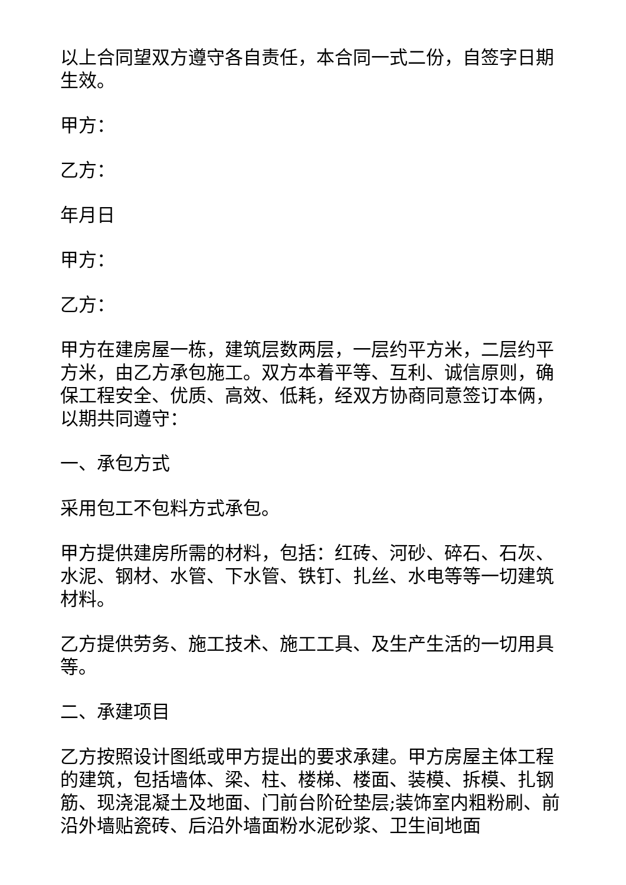以上合同望双方遵守各自责任，本合同一式二份，自签字日期生效。
甲方：
乙方：
年月日
甲方：
乙方：
甲方在建房屋一栋，建筑层数两层，一层约平方米，二层约平方米，由乙方承包施工。双方本着平等、互利、诚信原则，确保工程安全、优质、高效、低耗，经双方协商同意签订本俩，以期共同遵守：
一、承包方式
采用包工不包料方式承包。
甲方提供建房所需的材料，包括：红砖、河砂、碎石、石灰、水泥、钢材、水管、下水管、铁钉、扎丝、水电等等一切建筑材料。
乙方提供劳务、施工技术、施工工具、及生产生活的一切用具等。
二、承建项目
乙方按照设计图纸或甲方提出的要求承建。甲方房屋主体工程的建筑，包括墙体、梁、柱、楼梯、楼面、装模、拆模、扎钢筋、现浇混凝土及地面、门前台阶砼垫层;装饰室内粗粉刷、前沿外墙贴瓷砖、后沿外墙面粉水泥砂浆、卫生间地面